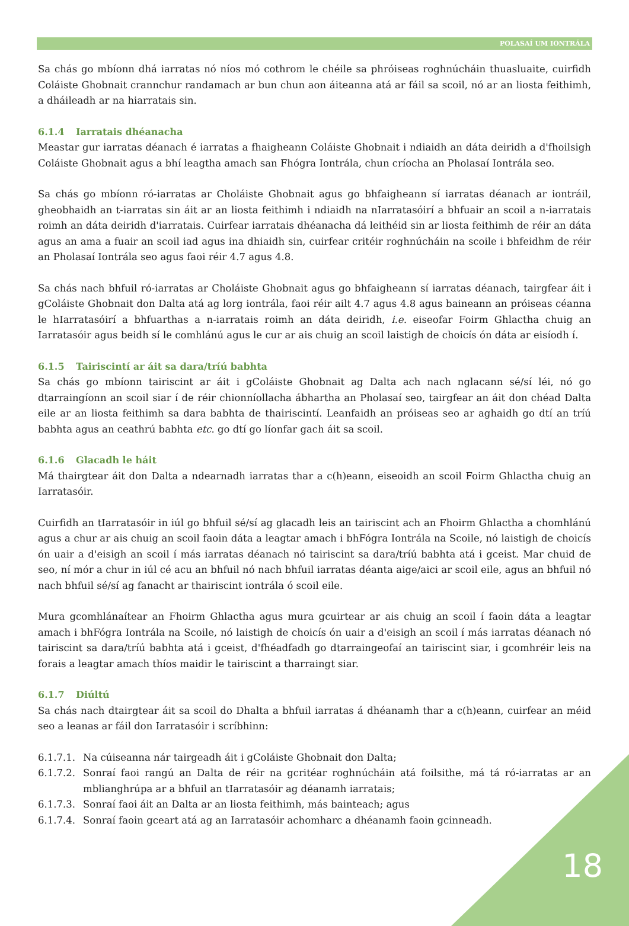POLASAÍ UM IONTRÁLA
Sa chás go mbíonn dhá iarratas nó níos mó cothrom le chéile sa phróiseas roghnúcháin thuasluaite, cuirfidh Coláiste Ghobnait crannchur randamach ar bun chun aon áiteanna atá ar fáil sa scoil, nó ar an liosta feithimh, a dháileadh ar na hiarratais sin.
6.1.4 Iarratais dhéanacha
Meastar gur iarratas déanach é iarratas a fhaigheann Coláiste Ghobnait i ndiaidh an dáta deiridh a d'fhoilsigh Coláiste Ghobnait agus a bhí leagtha amach san Fhógra Iontrála, chun críocha an Pholasaí Iontrála seo.
Sa chás go mbíonn ró-iarratas ar Choláiste Ghobnait agus go bhfaigheann sí iarratas déanach ar iontráil, gheobhaidh an t-iarratas sin áit ar an liosta feithimh i ndiaidh na nIarratasóirí a bhfuair an scoil a n-iarratais roimh an dáta deiridh d'iarratais. Cuirfear iarratais dhéanacha dá leithéid sin ar liosta feithimh de réir an dáta agus an ama a fuair an scoil iad agus ina dhiaidh sin, cuirfear critéir roghnúcháin na scoile i bhfeidhm de réir an Pholasaí Iontrála seo agus faoi réir 4.7 agus 4.8.
Sa chás nach bhfuil ró-iarratas ar Choláiste Ghobnait agus go bhfaigheann sí iarratas déanach, tairgfear áit i gColáiste Ghobnait don Dalta atá ag lorg iontrála, faoi réir ailt 4.7 agus 4.8 agus baineann an próiseas céanna le hIarratasóirí a bhfuarthas a n-iarratais roimh an dáta deiridh, i.e. eiseofar Foirm Ghlactha chuig an Iarratasóir agus beidh sí le comhlánú agus le cur ar ais chuig an scoil laistigh de choicís ón dáta ar eisíodh í.
6.1.5 Tairiscintí ar áit sa dara/tríú babhta
Sa chás go mbíonn tairiscint ar áit i gColáiste Ghobnait ag Dalta ach nach nglacann sé/sí léi, nó go dtarraingíonn an scoil siar í de réir chionníollacha ábhartha an Pholasaí seo, tairgfear an áit don chéad Dalta eile ar an liosta feithimh sa dara babhta de thairiscintí. Leanfaidh an próiseas seo ar aghaidh go dtí an tríú babhta agus an ceathrú babhta etc. go dtí go líonfar gach áit sa scoil.
6.1.6 Glacadh le háit
Má thairgtear áit don Dalta a ndearnadh iarratas thar a c(h)eann, eiseoidh an scoil Foirm Ghlactha chuig an Iarratasóir.
Cuirfidh an tIarratasóir in iúl go bhfuil sé/sí ag glacadh leis an tairiscint ach an Fhoirm Ghlactha a chomhlánú agus a chur ar ais chuig an scoil faoin dáta a leagtar amach i bhFógra Iontrála na Scoile, nó laistigh de choicís ón uair a d'eisigh an scoil í más iarratas déanach nó tairiscint sa dara/tríú babhta atá i gceist. Mar chuid de seo, ní mór a chur in iúl cé acu an bhfuil nó nach bhfuil iarratas déanta aige/aici ar scoil eile, agus an bhfuil nó nach bhfuil sé/sí ag fanacht ar thairiscint iontrála ó scoil eile.
Mura gcomhlánaítear an Fhoirm Ghlactha agus mura gcuirtear ar ais chuig an scoil í faoin dáta a leagtar amach i bhFógra Iontrála na Scoile, nó laistigh de choicís ón uair a d'eisigh an scoil í más iarratas déanach nó tairiscint sa dara/tríú babhta atá i gceist, d'fhéadfadh go dtarraingeofaí an tairiscint siar, i gcomhréir leis na forais a leagtar amach thíos maidir le tairiscint a tharraingt siar.
6.1.7 Diúltú
Sa chás nach dtairgtear áit sa scoil do Dhalta a bhfuil iarratas á dhéanamh thar a c(h)eann, cuirfear an méid seo a leanas ar fáil don Iarratasóir i scríbhinn:
6.1.7.1. Na cúiseanna nár tairgeadh áit i gColáiste Ghobnait don Dalta;
6.1.7.2. Sonraí faoi rangú an Dalta de réir na gcritéar roghnúcháin atá foilsithe, má tá ró-iarratas ar an mblianghrúpa ar a bhfuil an tIarratasóir ag déanamh iarratais;
6.1.7.3. Sonraí faoi áit an Dalta ar an liosta feithimh, más bainteach; agus
6.1.7.4. Sonraí faoin gceart atá ag an Iarratasóir achomharc a dhéanamh faoin gcinneadh.
18